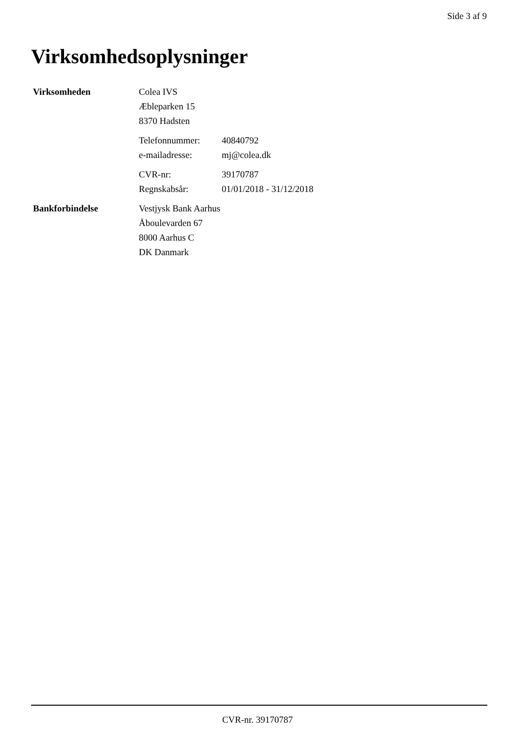Side 3 af 9
Virksomhedsoplysninger
Virksomheden Colea IVS
Æbleparken 15
8370 Hadsten
Telefonnummer: 40840792
e-mailadresse: mj@colea.dk
CVR-nr: 39170787
Regnskabsår: 01/01/2018 - 31/12/2018
Bankforbindelse Vestjysk Bank Aarhus
Åboulevarden 67
8000 Aarhus C
DK Danmark
CVR-nr. 39170787